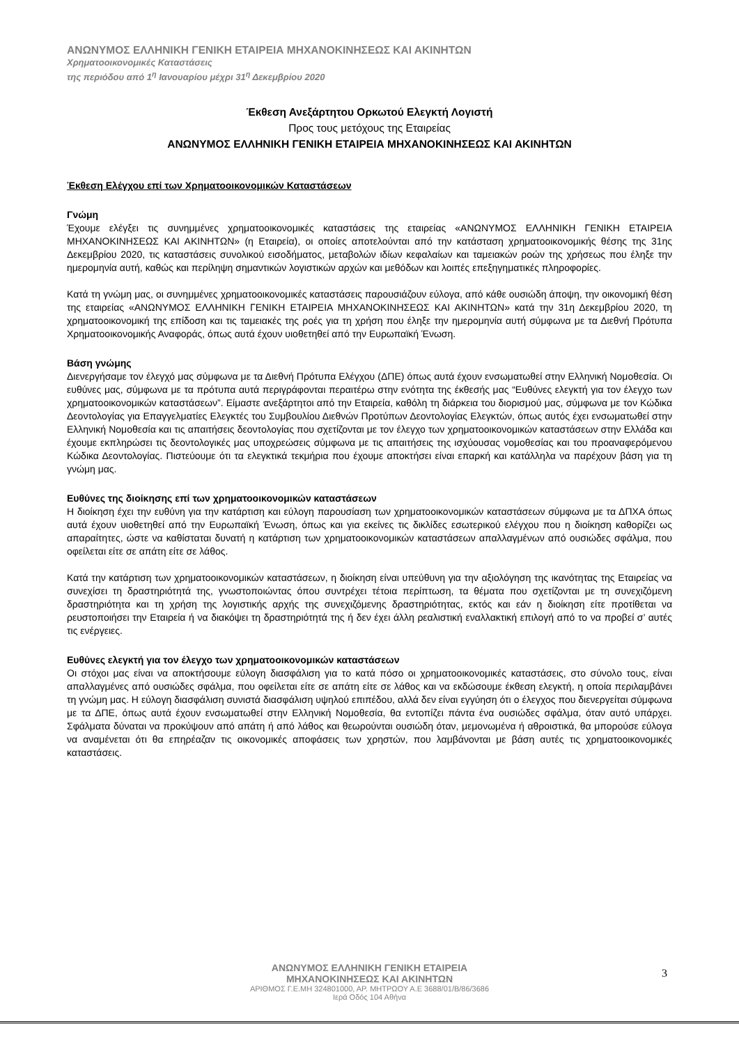ΑΝΩΝΥΜΟΣ ΕΛΛΗΝΙΚΗ ΓΕΝΙΚΗ ΕΤΑΙΡΕΙΑ ΜΗΧΑΝΟΚΙΝΗΣΕΩΣ ΚΑΙ ΑΚΙΝΗΤΩΝ
Χρηματοοικονομικές Καταστάσεις
της περιόδου από 1<sup>η</sup> Ιανουαρίου μέχρι 31<sup>η</sup> Δεκεμβρίου 2020
Έκθεση Ανεξάρτητου Ορκωτού Ελεγκτή Λογιστή
Προς τους μετόχους της Εταιρείας
ΑΝΩΝΥΜΟΣ ΕΛΛΗΝΙΚΗ ΓΕΝΙΚΗ ΕΤΑΙΡΕΙΑ ΜΗΧΑΝΟΚΙΝΗΣΕΩΣ ΚΑΙ ΑΚΙΝΗΤΩΝ
Έκθεση Ελέγχου επί των Χρηματοοικονομικών Καταστάσεων
Γνώμη
Έχουμε ελέγξει τις συνημμένες χρηματοοικονομικές καταστάσεις της εταιρείας «ΑΝΩΝΥΜΟΣ ΕΛΛΗΝΙΚΗ ΓΕΝΙΚΗ ΕΤΑΙΡΕΙΑ ΜΗΧΑΝΟΚΙΝΗΣΕΩΣ ΚΑΙ ΑΚΙΝΗΤΩΝ» (η Εταιρεία), οι οποίες αποτελούνται από την κατάσταση χρηματοοικονομικής θέσης της 31ης Δεκεμβρίου 2020, τις καταστάσεις συνολικού εισοδήματος, μεταβολών ιδίων κεφαλαίων και ταμειακών ροών της χρήσεως που έληξε την ημερομηνία αυτή, καθώς και περίληψη σημαντικών λογιστικών αρχών και μεθόδων και λοιπές επεξηγηματικές πληροφορίες.
Κατά τη γνώμη μας, οι συνημμένες χρηματοοικονομικές καταστάσεις παρουσιάζουν εύλογα, από κάθε ουσιώδη άποψη, την οικονομική θέση της εταιρείας «ΑΝΩΝΥΜΟΣ ΕΛΛΗΝΙΚΗ ΓΕΝΙΚΗ ΕΤΑΙΡΕΙΑ ΜΗΧΑΝΟΚΙΝΗΣΕΩΣ ΚΑΙ ΑΚΙΝΗΤΩΝ» κατά την 31η Δεκεμβρίου 2020, τη χρηματοοικονομική της επίδοση και τις ταμειακές της ροές για τη χρήση που έληξε την ημερομηνία αυτή σύμφωνα με τα Διεθνή Πρότυπα Χρηματοοικονομικής Αναφοράς, όπως αυτά έχουν υιοθετηθεί από την Ευρωπαϊκή Ένωση.
Βάση γνώμης
Διενεργήσαμε τον έλεγχό μας σύμφωνα με τα Διεθνή Πρότυπα Ελέγχου (ΔΠΕ) όπως αυτά έχουν ενσωματωθεί στην Ελληνική Νομοθεσία. Οι ευθύνες μας, σύμφωνα με τα πρότυπα αυτά περιγράφονται περαιτέρω στην ενότητα της έκθεσής μας “Ευθύνες ελεγκτή για τον έλεγχο των χρηματοοικονομικών καταστάσεων”. Είμαστε ανεξάρτητοι από την Εταιρεία, καθόλη τη διάρκεια του διορισμού μας, σύμφωνα με τον Κώδικα Δεοντολογίας για Επαγγελματίες Ελεγκτές του Συμβουλίου Διεθνών Προτύπων Δεοντολογίας Ελεγκτών, όπως αυτός έχει ενσωματωθεί στην Ελληνική Νομοθεσία και τις απαιτήσεις δεοντολογίας που σχετίζονται με τον έλεγχο των χρηματοοικονομικών καταστάσεων στην Ελλάδα και έχουμε εκπληρώσει τις δεοντολογικές μας υποχρεώσεις σύμφωνα με τις απαιτήσεις της ισχύουσας νομοθεσίας και του προαναφερόμενου Κώδικα Δεοντολογίας. Πιστεύουμε ότι τα ελεγκτικά τεκμήρια που έχουμε αποκτήσει είναι επαρκή και κατάλληλα να παρέχουν βάση για τη γνώμη μας.
Ευθύνες της διοίκησης επί των χρηματοοικονομικών καταστάσεων
Η διοίκηση έχει την ευθύνη για την κατάρτιση και εύλογη παρουσίαση των χρηματοοικονομικών καταστάσεων σύμφωνα με τα ΔΠΧΑ όπως αυτά έχουν υιοθετηθεί από την Ευρωπαϊκή Ένωση, όπως και για εκείνες τις δικλίδες εσωτερικού ελέγχου που η διοίκηση καθορίζει ως απαραίτητες, ώστε να καθίσταται δυνατή η κατάρτιση των χρηματοοικονομικών καταστάσεων απαλλαγμένων από ουσιώδες σφάλμα, που οφείλεται είτε σε απάτη είτε σε λάθος.
Κατά την κατάρτιση των χρηματοοικονομικών καταστάσεων, η διοίκηση είναι υπεύθυνη για την αξιολόγηση της ικανότητας της Εταιρείας να συνεχίσει τη δραστηριότητά της, γνωστοποιώντας όπου συντρέχει τέτοια περίπτωση, τα θέματα που σχετίζονται με τη συνεχιζόμενη δραστηριότητα και τη χρήση της λογιστικής αρχής της συνεχιζόμενης δραστηριότητας, εκτός και εάν η διοίκηση είτε προτίθεται να ρευστοποιήσει την Εταιρεία ή να διακόψει τη δραστηριότητά της ή δεν έχει άλλη ρεαλιστική εναλλακτική επιλογή από το να προβεί σ’ αυτές τις ενέργειες.
Ευθύνες ελεγκτή για τον έλεγχο των χρηματοοικονομικών καταστάσεων
Οι στόχοι μας είναι να αποκτήσουμε εύλογη διασφάλιση για το κατά πόσο οι χρηματοοικονομικές καταστάσεις, στο σύνολο τους, είναι απαλλαγμένες από ουσιώδες σφάλμα, που οφείλεται είτε σε απάτη είτε σε λάθος και να εκδώσουμε έκθεση ελεγκτή, η οποία περιλαμβάνει τη γνώμη μας. Η εύλογη διασφάλιση συνιστά διασφάλιση υψηλού επιπέδου, αλλά δεν είναι εγγύηση ότι ο έλεγχος που διενεργείται σύμφωνα με τα ΔΠΕ, όπως αυτά έχουν ενσωματωθεί στην Ελληνική Νομοθεσία, θα εντοπίζει πάντα ένα ουσιώδες σφάλμα, όταν αυτό υπάρχει. Σφάλματα δύναται να προκύψουν από απάτη ή από λάθος και θεωρούνται ουσιώδη όταν, μεμονωμένα ή αθροιστικά, θα μπορούσε εύλογα να αναμένεται ότι θα επηρέαζαν τις οικονομικές αποφάσεις των χρηστών, που λαμβάνονται με βάση αυτές τις χρηματοοικονομικές καταστάσεις.
ΑΝΩΝΥΜΟΣ ΕΛΛΗΝΙΚΗ ΓΕΝΙΚΗ ΕΤΑΙΡΕΙΑ
ΜΗΧΑΝΟΚΙΝΗΣΕΩΣ ΚΑΙ ΑΚΙΝΗΤΩΝ
ΑΡΙΘΜΟΣ Γ.Ε.ΜΗ 324801000, ΑΡ. ΜΗΤΡΩΟΥ Α.Ε 3688/01/Β/86/3686
Ιερά Οδός 104 Αθήνα
3